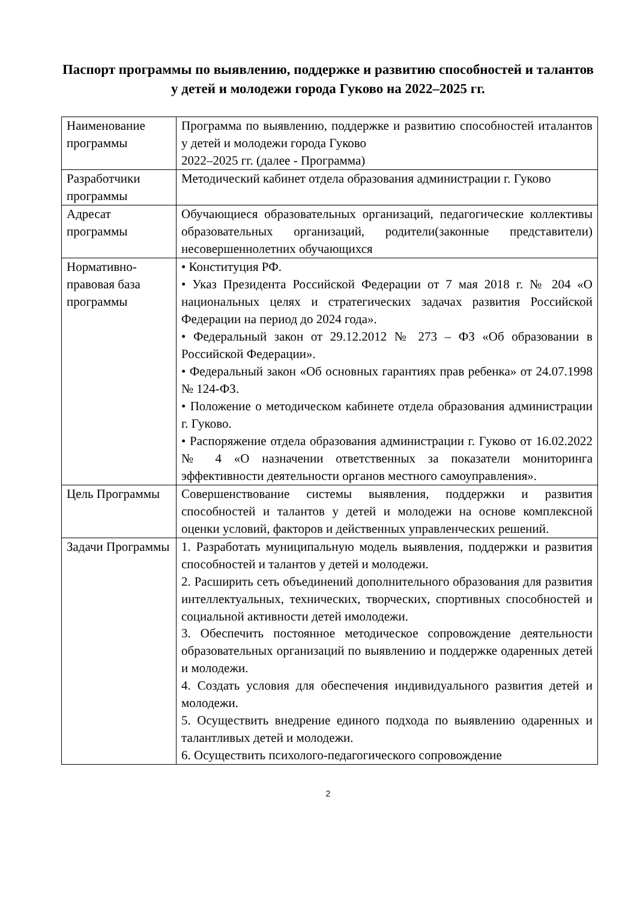Паспорт программы по выявлению, поддержке и развитию способностей и талантов у детей и молодежи города Гуково на 2022–2025 гг.
| Наименование программы | Программа по выявлению, поддержке и развитию способностей италантов у детей и молодежи города Гуково 2022–2025 гг. (далее - Программа) |
| Разработчики программы | Методический кабинет отдела образования администрации г. Гуково |
| Адресат программы | Обучающиеся образовательных организаций, педагогические коллективы образовательных организаций, родители(законные представители) несовершеннолетних обучающихся |
| Нормативно-правовая база программы | • Конституция РФ. • Указ Президента Российской Федерации от 7 мая 2018 г. № 204 «О национальных целях и стратегических задачах развития Российской Федерации на период до 2024 года». • Федеральный закон от 29.12.2012 № 273 – ФЗ «Об образовании в Российской Федерации». • Федеральный закон «Об основных гарантиях прав ребенка» от 24.07.1998 № 124-ФЗ. • Положение о методическом кабинете отдела образования администрации г. Гуково. • Распоряжение отдела образования администрации г. Гуково от 16.02.2022 № 4 «О назначении ответственных за показатели мониторинга эффективности деятельности органов местного самоуправления». |
| Цель Программы | Совершенствование системы выявления, поддержки и развития способностей и талантов у детей и молодежи на основе комплексной оценки условий, факторов и действенных управленческих решений. |
| Задачи Программы | 1. Разработать муниципальную модель выявления, поддержки и развития способностей и талантов у детей и молодежи. 2. Расширить сеть объединений дополнительного образования для развития интеллектуальных, технических, творческих, спортивных способностей и социальной активности детей имолодежи. 3. Обеспечить постоянное методическое сопровождение деятельности образовательных организаций по выявлению и поддержке одаренных детей и молодежи. 4. Создать условия для обеспечения индивидуального развития детей и молодежи. 5. Осуществить внедрение единого подхода по выявлению одаренных и талантливых детей и молодежи. 6. Осуществить психолого-педагогического сопровождение |
2